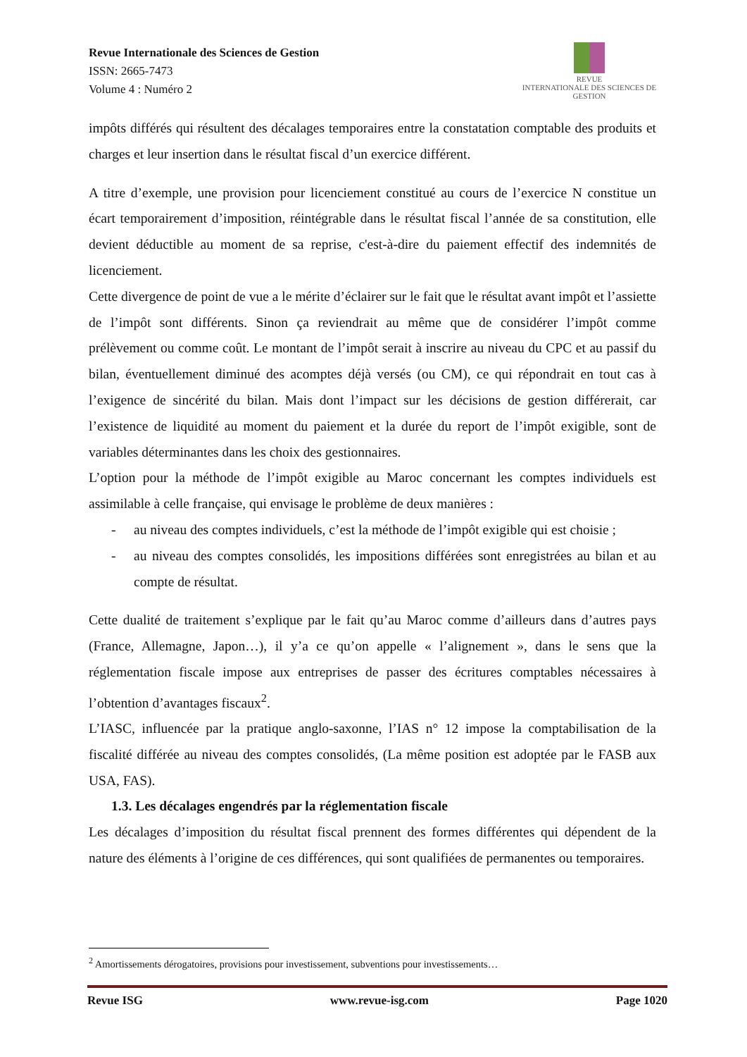Revue Internationale des Sciences de Gestion
ISSN: 2665-7473
Volume 4 : Numéro 2
REVUE
INTERNATIONALE DES SCIENCES DE GESTION
impôts différés qui résultent des décalages temporaires entre la constatation comptable des produits et charges et leur insertion dans le résultat fiscal d’un exercice différent.
A titre d’exemple, une provision pour licenciement constitué au cours de l’exercice N constitue un écart temporairement d’imposition, réintégrable dans le résultat fiscal l’année de sa constitution, elle devient déductible au moment de sa reprise, c'est-à-dire du paiement effectif des indemnités de licenciement.
Cette divergence de point de vue a le mérite d’éclairer sur le fait que le résultat avant impôt et l’assiette de l’impôt sont différents. Sinon ça reviendrait au même que de considérer l’impôt comme prélèvement ou comme coût. Le montant de l’impôt serait à inscrire au niveau du CPC et au passif du bilan, éventuellement diminué des acomptes déjà versés (ou CM), ce qui répondrait en tout cas à l’exigence de sincérité du bilan. Mais dont l’impact sur les décisions de gestion différerait, car l’existence de liquidité au moment du paiement et la durée du report de l’impôt exigible, sont de variables déterminantes dans les choix des gestionnaires.
L’option pour la méthode de l’impôt exigible au Maroc concernant les comptes individuels est assimilable à celle française, qui envisage le problème de deux manières :
- au niveau des comptes individuels, c’est la méthode de l’impôt exigible qui est choisie ;
- au niveau des comptes consolidés, les impositions différées sont enregistrées au bilan et au compte de résultat.
Cette dualité de traitement s’explique par le fait qu’au Maroc comme d’ailleurs dans d’autres pays (France, Allemagne, Japon…), il y’a ce qu’on appelle « l’alignement », dans le sens que la réglementation fiscale impose aux entreprises de passer des écritures comptables nécessaires à l’obtention d’avantages fiscaux<sup>2</sup>.
L’IASC, influencée par la pratique anglo-saxonne, l’IAS n° 12 impose la comptabilisation de la fiscalité différée au niveau des comptes consolidés, (La même position est adoptée par le FASB aux USA, FAS).
1.3. Les décalages engendrés par la réglementation fiscale
Les décalages d’imposition du résultat fiscal prennent des formes différentes qui dépendent de la nature des éléments à l’origine de ces différences, qui sont qualifiées de permanentes ou temporaires.
<sup>2</sup> Amortissements dérogatoires, provisions pour investissement, subventions pour investissements…
Revue ISG www.revue-isg.com Page 1020